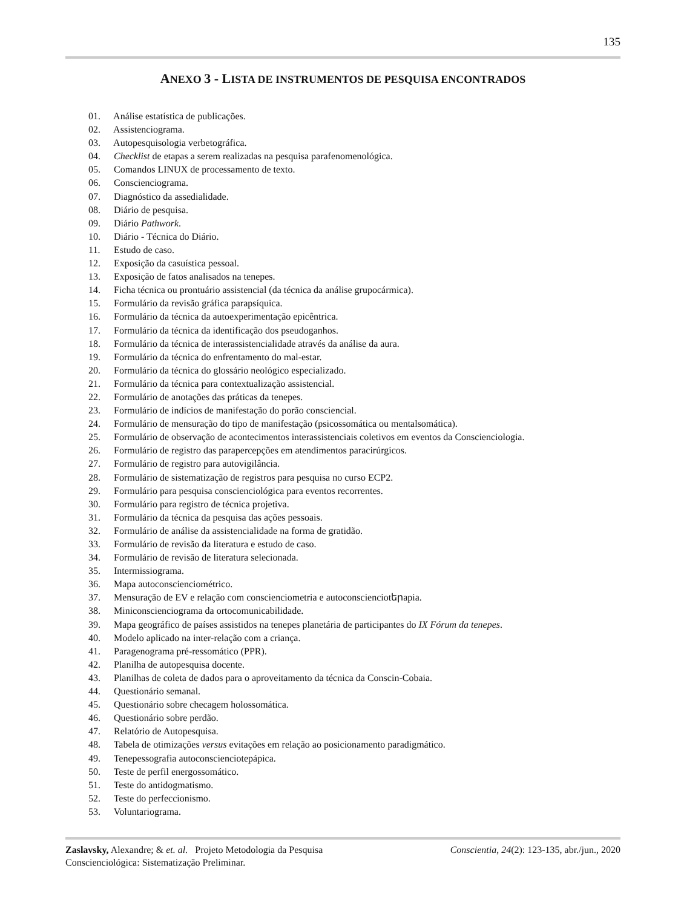135
ANEXO 3 - LISTA DE INSTRUMENTOS DE PESQUISA ENCONTRADOS
01. Análise estatística de publicações.
02. Assistenciograma.
03. Autopesquisologia verbetográfica.
04. Checklist de etapas a serem realizadas na pesquisa parafenomenológica.
05. Comandos LINUX de processamento de texto.
06. Conscienciograma.
07. Diagnóstico da assedialidade.
08. Diário de pesquisa.
09. Diário Pathwork.
10. Diário - Técnica do Diário.
11. Estudo de caso.
12. Exposição da casuística pessoal.
13. Exposição de fatos analisados na tenepes.
14. Ficha técnica ou prontuário assistencial (da técnica da análise grupocármica).
15. Formulário da revisão gráfica parapsíquica.
16. Formulário da técnica da autoexperimentação epicêntrica.
17. Formulário da técnica da identificação dos pseudoganhos.
18. Formulário da técnica de interassistencialidade através da análise da aura.
19. Formulário da técnica do enfrentamento do mal-estar.
20. Formulário da técnica do glossário neológico especializado.
21. Formulário da técnica para contextualização assistencial.
22. Formulário de anotações das práticas da tenepes.
23. Formulário de indícios de manifestação do porão consciencial.
24. Formulário de mensuração do tipo de manifestação (psicossomática ou mentalsomática).
25. Formulário de observação de acontecimentos interassistenciais coletivos em eventos da Conscienciologia.
26. Formulário de registro das parapercepções em atendimentos paracirúrgicos.
27. Formulário de registro para autovigilância.
28. Formulário de sistematização de registros para pesquisa no curso ECP2.
29. Formulário para pesquisa conscienciológica para eventos recorrentes.
30. Formulário para registro de técnica projetiva.
31. Formulário da técnica da pesquisa das ações pessoais.
32. Formulário de análise da assistencialidade na forma de gratidão.
33. Formulário de revisão da literatura e estudo de caso.
34. Formulário de revisão de literatura selecionada.
35. Intermissiograma.
36. Mapa autoconscienciométrico.
37. Mensuração de EV e relação com conscienciometria e autoconscienciotերapia.
38. Miniconscienciograma da ortocomunicabilidade.
39. Mapa geográfico de países assistidos na tenepes planetária de participantes do IX Fórum da tenepes.
40. Modelo aplicado na inter-relação com a criança.
41. Paragenograma pré-ressomático (PPR).
42. Planilha de autopesquisa docente.
43. Planilhas de coleta de dados para o aproveitamento da técnica da Conscin-Cobaia.
44. Questionário semanal.
45. Questionário sobre checagem holossomática.
46. Questionário sobre perdão.
47. Relatório de Autopesquisa.
48. Tabela de otimizações versus evitações em relação ao posicionamento paradigmático.
49. Tenepessografia autoconscienciotерápica.
50. Teste de perfil energossomático.
51. Teste do antidogmatismo.
52. Teste do perfeccionismo.
53. Voluntariograma.
Zaslavsky, Alexandre; & et. al. Projeto Metodologia da Pesquisa Conscientia, 24(2): 123-135, abr./jun., 2020
Conscienciológica: Sistematização Preliminar.